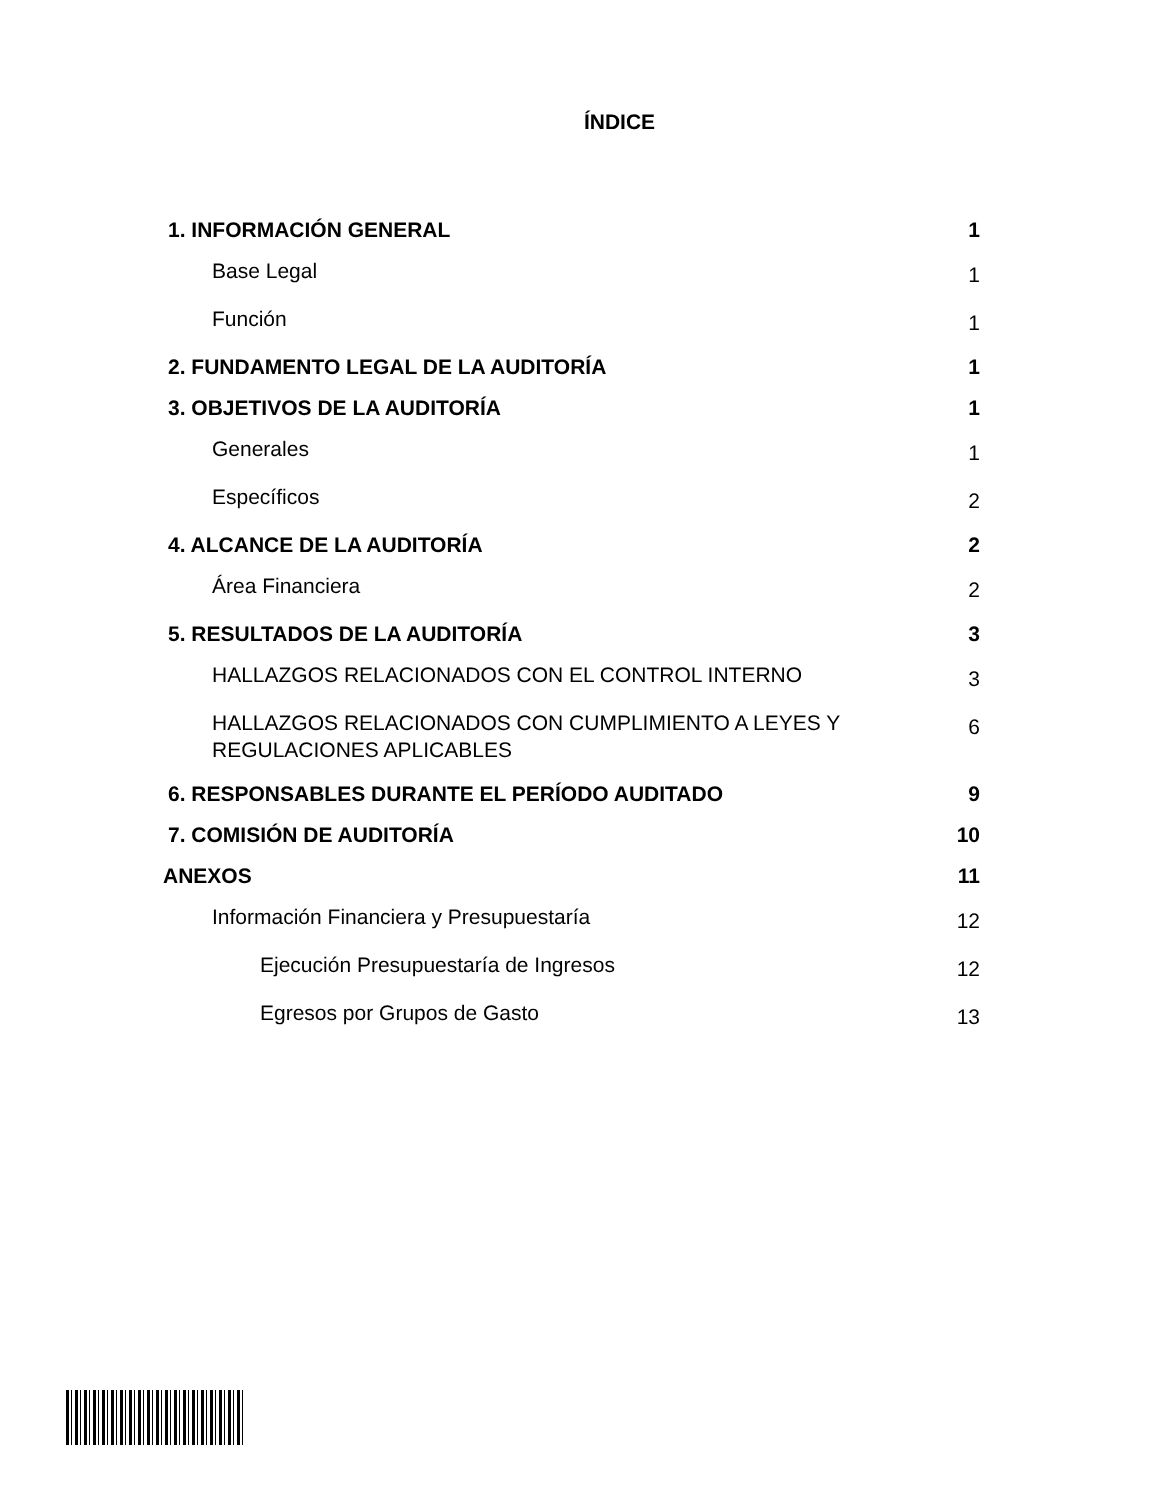ÍNDICE
1. INFORMACIÓN GENERAL 1
Base Legal 1
Función 1
2. FUNDAMENTO LEGAL DE LA AUDITORÍA 1
3. OBJETIVOS DE LA AUDITORÍA 1
Generales 1
Específicos 2
4. ALCANCE DE LA AUDITORÍA 2
Área Financiera 2
5. RESULTADOS DE LA AUDITORÍA 3
HALLAZGOS RELACIONADOS CON EL CONTROL INTERNO 3
HALLAZGOS RELACIONADOS CON CUMPLIMIENTO A LEYES Y
REGULACIONES APLICABLES 6
6. RESPONSABLES DURANTE EL PERÍODO AUDITADO 9
7. COMISIÓN DE AUDITORÍA 10
ANEXOS 11
Información Financiera y Presupuestaría 12
Ejecución Presupuestaría de Ingresos 12
Egresos por Grupos de Gasto 13